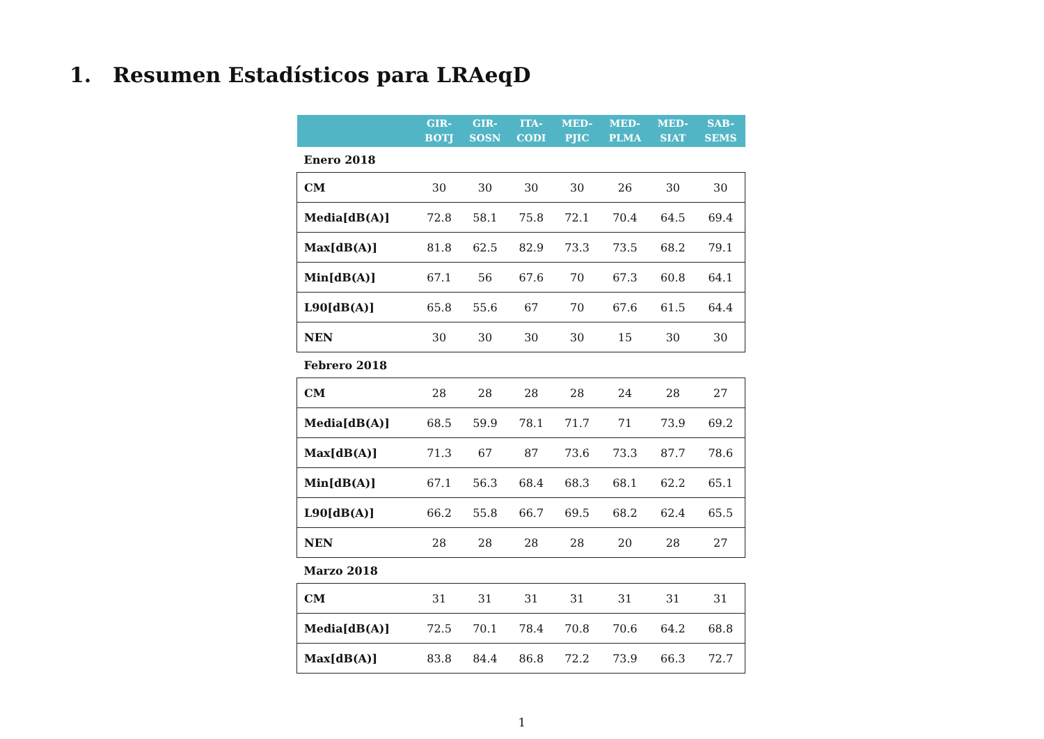1. Resumen Estadísticos para LRAeqD
| | GIR- BOTJ | GIR- SOSN | ITA- CODI | MED- PJIC | MED- PLMA | MED- SIAT | SAB- SEMS |
| --- | --- | --- | --- | --- | --- | --- | --- |
| Enero 2018 | | | | | | | |
| CM | 30 | 30 | 30 | 30 | 26 | 30 | 30 |
| Media[dB(A)] | 72.8 | 58.1 | 75.8 | 72.1 | 70.4 | 64.5 | 69.4 |
| Max[dB(A)] | 81.8 | 62.5 | 82.9 | 73.3 | 73.5 | 68.2 | 79.1 |
| Min[dB(A)] | 67.1 | 56 | 67.6 | 70 | 67.3 | 60.8 | 64.1 |
| L90[dB(A)] | 65.8 | 55.6 | 67 | 70 | 67.6 | 61.5 | 64.4 |
| NEN | 30 | 30 | 30 | 30 | 15 | 30 | 30 |
| Febrero 2018 | | | | | | | |
| CM | 28 | 28 | 28 | 28 | 24 | 28 | 27 |
| Media[dB(A)] | 68.5 | 59.9 | 78.1 | 71.7 | 71 | 73.9 | 69.2 |
| Max[dB(A)] | 71.3 | 67 | 87 | 73.6 | 73.3 | 87.7 | 78.6 |
| Min[dB(A)] | 67.1 | 56.3 | 68.4 | 68.3 | 68.1 | 62.2 | 65.1 |
| L90[dB(A)] | 66.2 | 55.8 | 66.7 | 69.5 | 68.2 | 62.4 | 65.5 |
| NEN | 28 | 28 | 28 | 28 | 20 | 28 | 27 |
| Marzo 2018 | | | | | | | |
| CM | 31 | 31 | 31 | 31 | 31 | 31 | 31 |
| Media[dB(A)] | 72.5 | 70.1 | 78.4 | 70.8 | 70.6 | 64.2 | 68.8 |
| Max[dB(A)] | 83.8 | 84.4 | 86.8 | 72.2 | 73.9 | 66.3 | 72.7 |
1